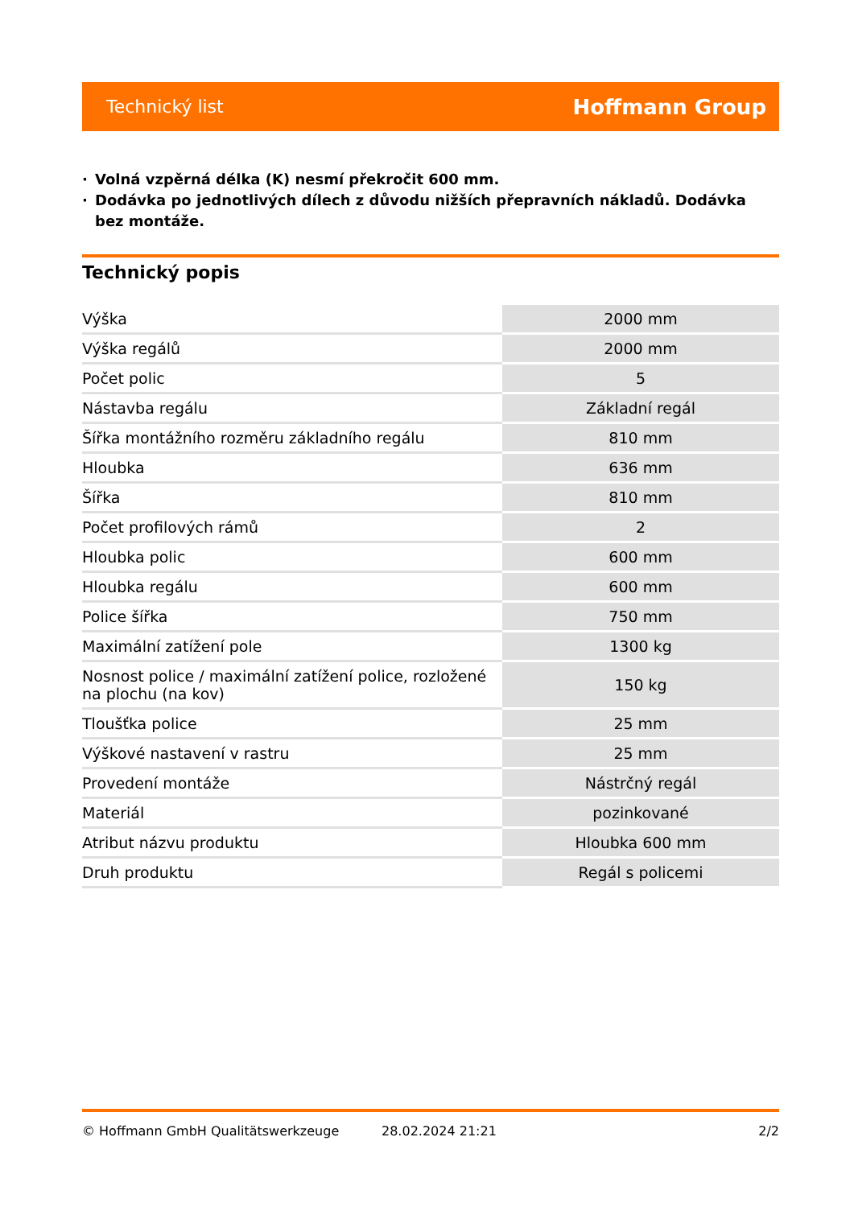Technický list
Hoffmann Group
· Volná vzpěrná délka (K) nesmí překročit 600 mm.
· Dodávka po jednotlivých dílech z důvodu nižších přepravních nákladů. Dodávka bez montáže.
Technický popis
| Výška | 2000 mm |
| Výška regálů | 2000 mm |
| Počet polic | 5 |
| Nástavba regálu | Základní regál |
| Šířka montážního rozměru základního regálu | 810 mm |
| Hloubka | 636 mm |
| Šířka | 810 mm |
| Počet profilových rámů | 2 |
| Hloubka polic | 600 mm |
| Hloubka regálu | 600 mm |
| Police šířka | 750 mm |
| Maximální zatížení pole | 1300 kg |
| Nosnost police / maximální zatížení police, rozložené na plochu (na kov) | 150 kg |
| Tloušťka police | 25 mm |
| Výškové nastavení v rastru | 25 mm |
| Provedení montáže | Nástrčný regál |
| Materiál | pozinkované |
| Atribut názvu produktu | Hloubka 600 mm |
| Druh produktu | Regál s policemi |
© Hoffmann GmbH Qualitätswerkzeuge 28.02.2024 21:21 2/2